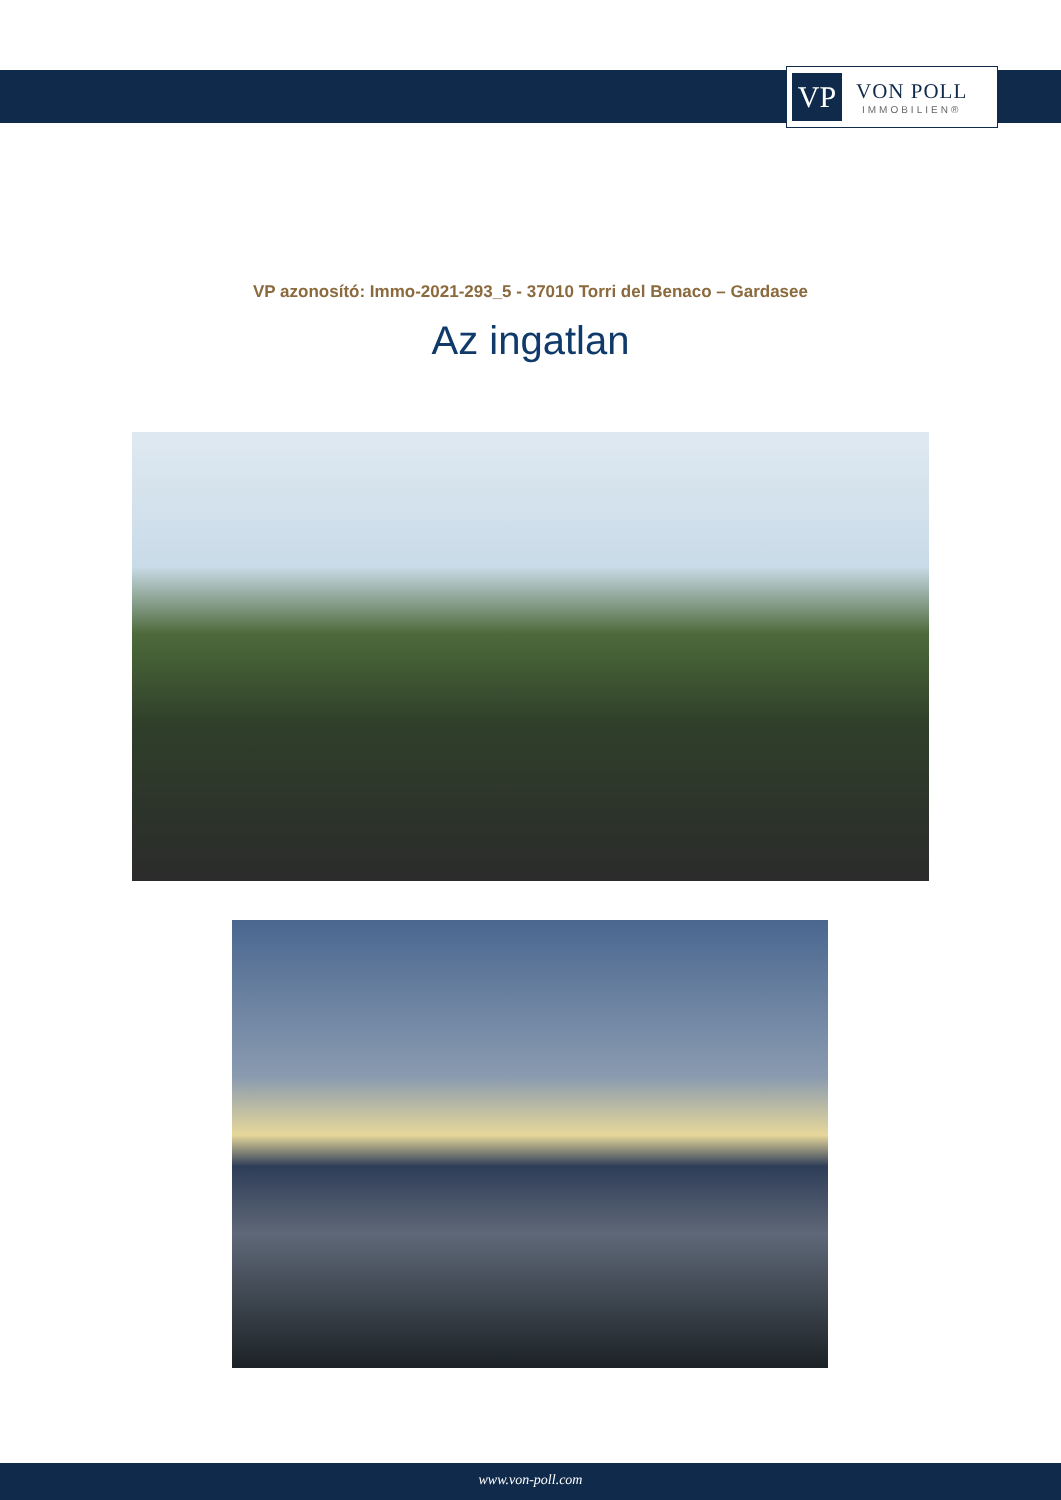VP
VON POLL
IMMOBILIEN®
VP azonosító: Immo-2021-293_5 - 37010 Torri del Benaco – Gardasee
Az ingatlan
www.von-poll.com